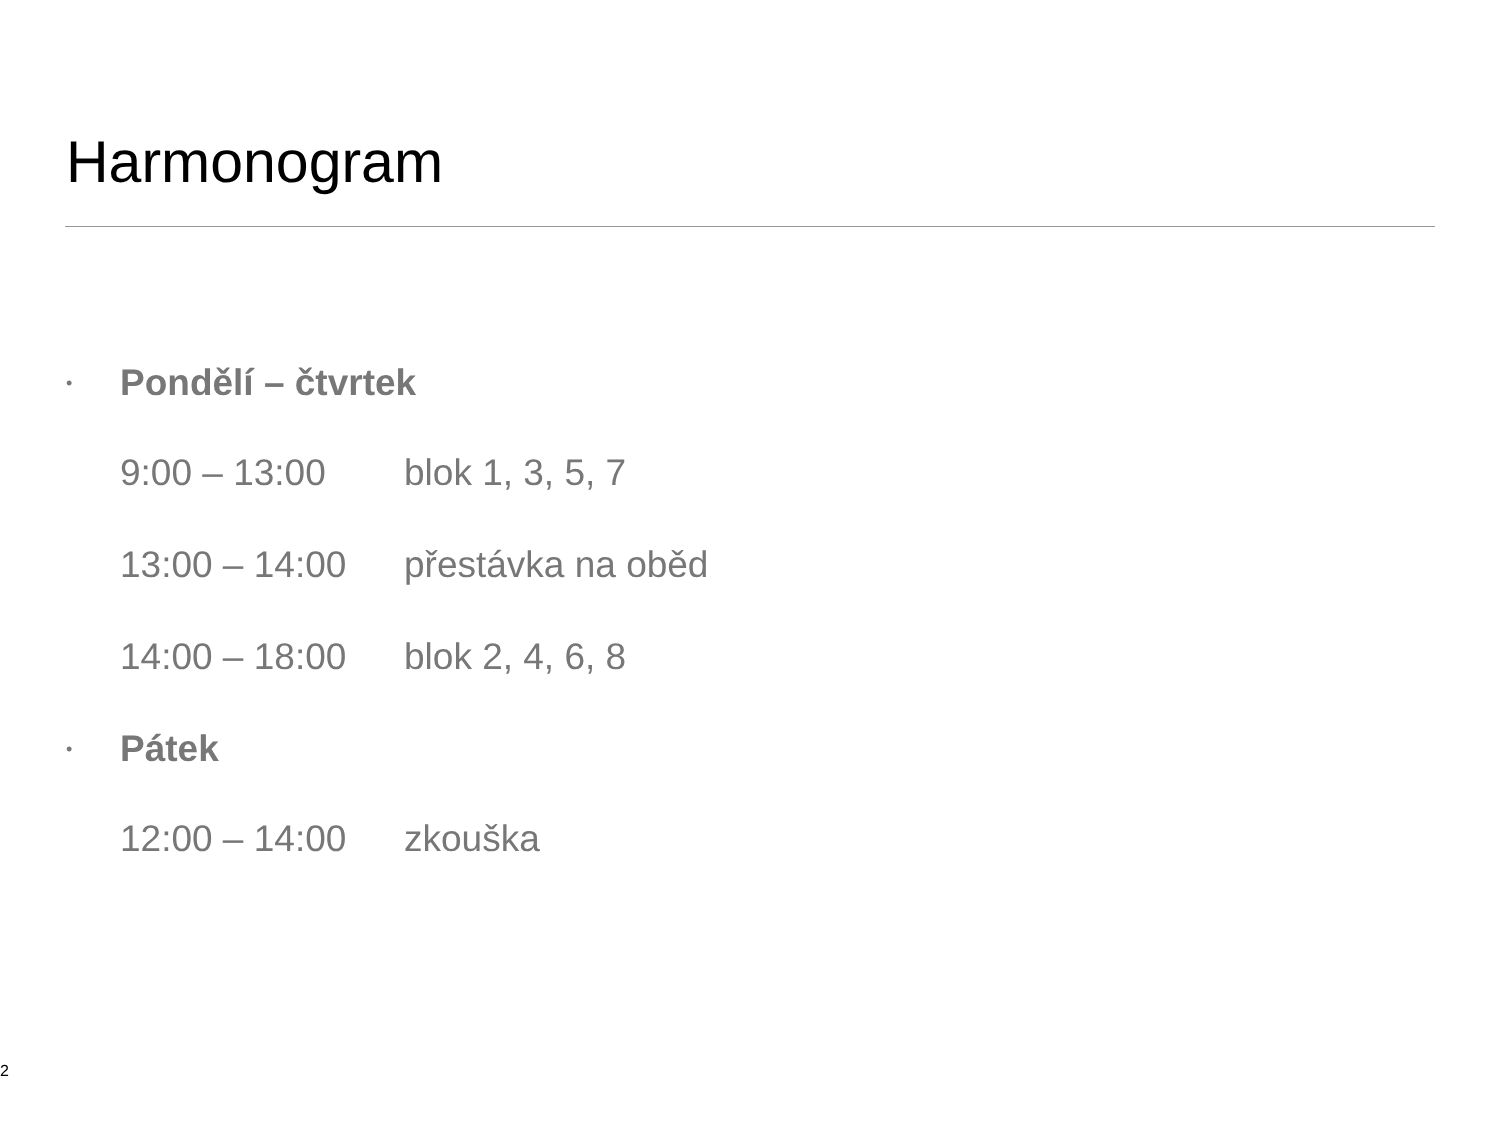Harmonogram
• Pondělí – čtvrtek
9:00 – 13:00 blok 1, 3, 5, 7
13:00 – 14:00 přestávka na oběd
14:00 – 18:00 blok 2, 4, 6, 8
• Pátek
12:00 – 14:00 zkouška
2